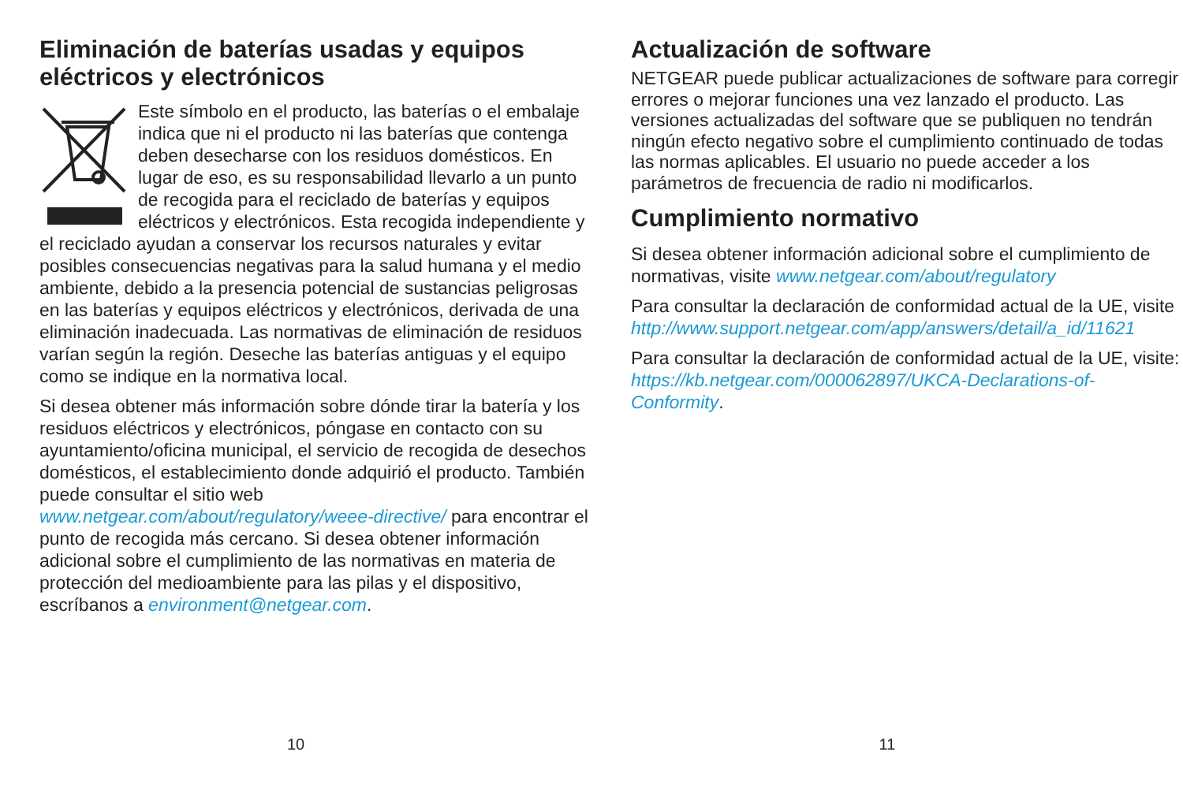Eliminación de baterías usadas y equipos eléctricos y electrónicos
Este símbolo en el producto, las baterías o el embalaje indica que ni el producto ni las baterías que contenga deben desecharse con los residuos domésticos. En lugar de eso, es su responsabilidad llevarlo a un punto de recogida para el reciclado de baterías y equipos eléctricos y electrónicos. Esta recogida independiente y el reciclado ayudan a conservar los recursos naturales y evitar posibles consecuencias negativas para la salud humana y el medio ambiente, debido a la presencia potencial de sustancias peligrosas en las baterías y equipos eléctricos y electrónicos, derivada de una eliminación inadecuada. Las normativas de eliminación de residuos varían según la región. Deseche las baterías antiguas y el equipo como se indique en la normativa local.
Si desea obtener más información sobre dónde tirar la batería y los residuos eléctricos y electrónicos, póngase en contacto con su ayuntamiento/oficina municipal, el servicio de recogida de desechos domésticos, el establecimiento donde adquirió el producto. También puede consultar el sitio web www.netgear.com/about/regulatory/weee-directive/ para encontrar el punto de recogida más cercano. Si desea obtener información adicional sobre el cumplimiento de las normativas en materia de protección del medioambiente para las pilas y el dispositivo, escríbanos a environment@netgear.com.
10
Actualización de software
NETGEAR puede publicar actualizaciones de software para corregir errores o mejorar funciones una vez lanzado el producto. Las versiones actualizadas del software que se publiquen no tendrán ningún efecto negativo sobre el cumplimiento continuado de todas las normas aplicables. El usuario no puede acceder a los parámetros de frecuencia de radio ni modificarlos.
Cumplimiento normativo
Si desea obtener información adicional sobre el cumplimiento de normativas, visite www.netgear.com/about/regulatory
Para consultar la declaración de conformidad actual de la UE, visite http://www.support.netgear.com/app/answers/detail/a_id/11621
Para consultar la declaración de conformidad actual de la UE, visite: https://kb.netgear.com/000062897/UKCA-Declarations-of-Conformity.
11